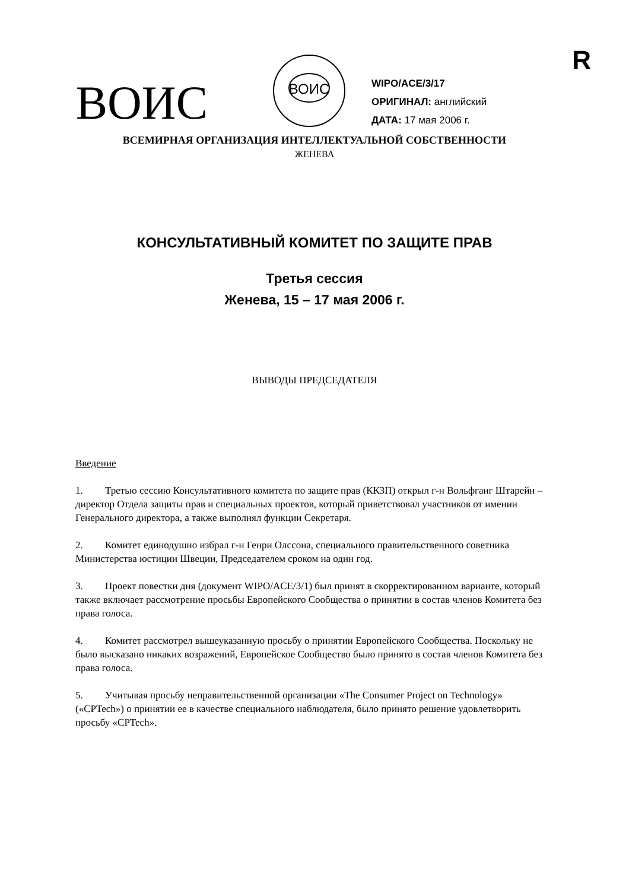R
ВОИС
ВОИС
WIPO/ACE/3/17
ОРИГИНАЛ: английский
ДАТА: 17 мая 2006 г.
ВСЕМИРНАЯ ОРГАНИЗАЦИЯ ИНТЕЛЛЕКТУАЛЬНОЙ СОБСТВЕННОСТИ
ЖЕНЕВА
КОНСУЛЬТАТИВНЫЙ КОМИТЕТ ПО ЗАЩИТЕ ПРАВ
Третья сессия
Женева, 15 – 17 мая 2006 г.
ВЫВОДЫ ПРЕДСЕДАТЕЛЯ
Введение
1. Третью сессию Консультативного комитета по защите прав (ККЗП) открыл г-н Вольфганг Штарейн – директор Отдела защиты прав и специальных проектов, который приветствовал участников от имении Генерального директора, а также выполнял функции Секретаря.
2. Комитет единодушно избрал г-н Генри Олссона, специального правительственного советника Министерства юстиции Швеции, Председателем сроком на один год.
3. Проект повестки дня (документ WIPO/ACE/3/1) был принят в скорректированном варианте, который также включает рассмотрение просьбы Европейского Сообщества о принятии в состав членов Комитета без права голоса.
4. Комитет рассмотрел вышеуказанную просьбу о принятии Европейского Сообщества. Поскольку не было высказано никаких возражений, Европейское Сообщество было принято в состав членов Комитета без права голоса.
5. Учитывая просьбу неправительственной организации «The Consumer Project on Technology» («CPTech») о принятии ее в качестве специального наблюдателя, было принято решение удовлетворить просьбу «CPTech».